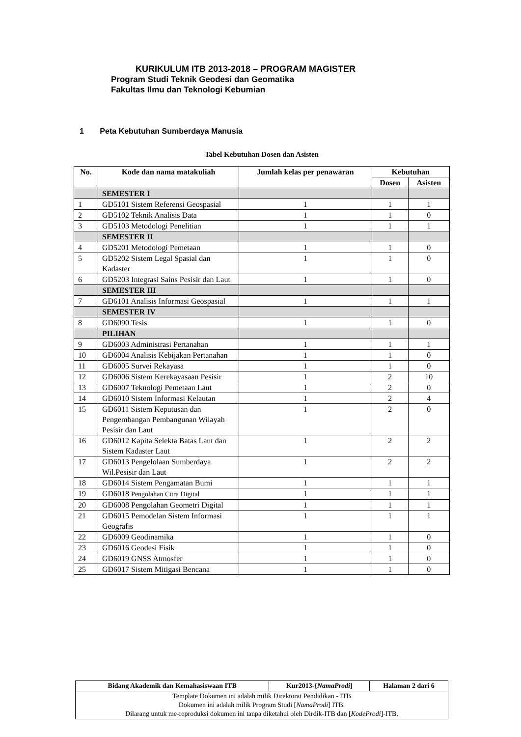KURIKULUM ITB 2013-2018 – PROGRAM MAGISTER
Program Studi Teknik Geodesi dan Geomatika
Fakultas Ilmu dan Teknologi Kebumian
1 Peta Kebutuhan Sumberdaya Manusia
Tabel Kebutuhan Dosen dan Asisten
| No. | Kode dan nama matakuliah | Jumlah kelas per penawaran | Kebutuhan | |
| --- | --- | --- | --- | --- |
| | | | Dosen | Asisten |
| | SEMESTER I | | | |
| 1 | GD5101 Sistem Referensi Geospasial | 1 | 1 | 1 |
| 2 | GD5102 Teknik Analisis Data | 1 | 1 | 0 |
| 3 | GD5103 Metodologi Penelitian | 1 | 1 | 1 |
| | SEMESTER II | | | |
| 4 | GD5201 Metodologi Pemetaan | 1 | 1 | 0 |
| 5 | GD5202 Sistem Legal Spasial dan Kadaster | 1 | 1 | 0 |
| 6 | GD5203 Integrasi Sains Pesisir dan Laut | 1 | 1 | 0 |
| | SEMESTER III | | | |
| 7 | GD6101 Analisis Informasi Geospasial | 1 | 1 | 1 |
| | SEMESTER IV | | | |
| 8 | GD6090 Tesis | 1 | 1 | 0 |
| | PILIHAN | | | |
| 9 | GD6003 Administrasi Pertanahan | 1 | 1 | 1 |
| 10 | GD6004 Analisis Kebijakan Pertanahan | 1 | 1 | 0 |
| 11 | GD6005 Survei Rekayasa | 1 | 1 | 0 |
| 12 | GD6006 Sistem Kerekayasaan Pesisir | 1 | 2 | 10 |
| 13 | GD6007 Teknologi Pemetaan Laut | 1 | 2 | 0 |
| 14 | GD6010 Sistem Informasi Kelautan | 1 | 2 | 4 |
| 15 | GD6011 Sistem Keputusan dan Pengembangan Pembangunan Wilayah Pesisir dan Laut | 1 | 2 | 0 |
| 16 | GD6012 Kapita Selekta Batas Laut dan Sistem Kadaster Laut | 1 | 2 | 2 |
| 17 | GD6013 Pengelolaan Sumberdaya Wil.Pesisir dan Laut | 1 | 2 | 2 |
| 18 | GD6014 Sistem Pengamatan Bumi | 1 | 1 | 1 |
| 19 | GD6018 Pengolahan Citra Digital | 1 | 1 | 1 |
| 20 | GD6008 Pengolahan Geometri Digital | 1 | 1 | 1 |
| 21 | GD6015 Pemodelan Sistem Informasi Geografis | 1 | 1 | 1 |
| 22 | GD6009 Geodinamika | 1 | 1 | 0 |
| 23 | GD6016 Geodesi Fisik | 1 | 1 | 0 |
| 24 | GD6019 GNSS Atmosfer | 1 | 1 | 0 |
| 25 | GD6017 Sistem Mitigasi Bencana | 1 | 1 | 0 |
| Bidang Akademik dan Kemahasiswaan ITB | Kur2013-{ NamaProdi ] | Halaman 2 dari 6 |
| Template Dokumen ini adalah milik Direktorat Pendidikan - ITB Dokumen ini adalah milik Program Studi [ NamaProdi ] ITB. Dilarang untuk me-reproduksi dokumen ini tanpa diketahui oleh Dirdik-ITB dan [ KodeProdi ]-ITB. | | |